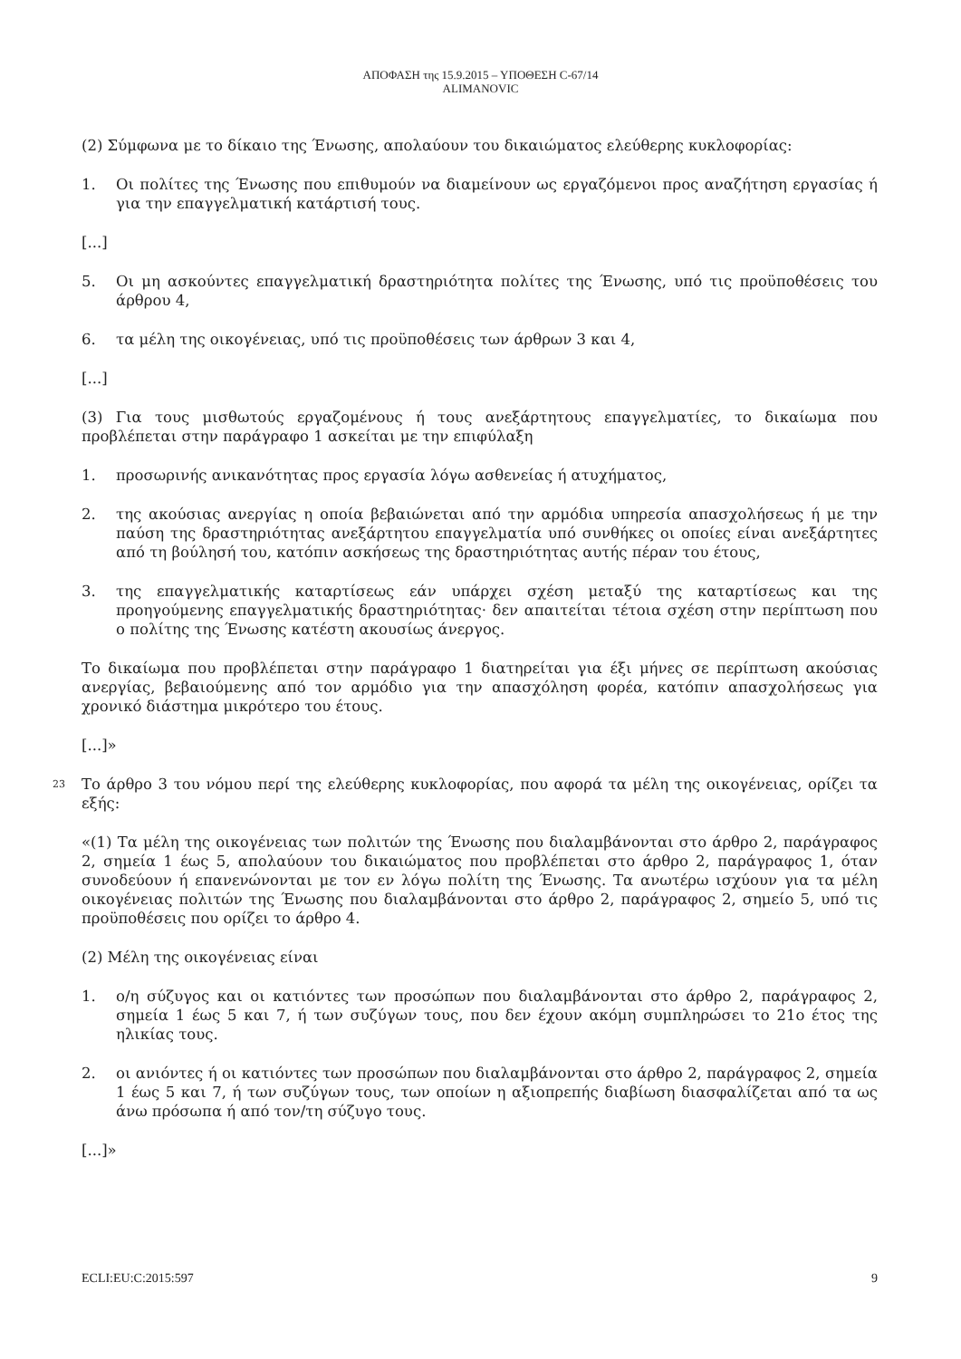ΑΠΟΦΑΣΗ της 15.9.2015 – ΥΠΟΘΕΣΗ C-67/14
ALIMANOVIC
(2) Σύμφωνα με το δίκαιο της Ένωσης, απολαύουν του δικαιώματος ελεύθερης κυκλοφορίας:
1. Οι πολίτες της Ένωσης που επιθυμούν να διαμείνουν ως εργαζόμενοι προς αναζήτηση εργασίας ή για την επαγγελματική κατάρτισή τους.
[...]
5. Οι μη ασκούντες επαγγελματική δραστηριότητα πολίτες της Ένωσης, υπό τις προϋποθέσεις του άρθρου 4,
6. τα μέλη της οικογένειας, υπό τις προϋποθέσεις των άρθρων 3 και 4,
[...]
(3) Για τους μισθωτούς εργαζομένους ή τους ανεξάρτητους επαγγελματίες, το δικαίωμα που προβλέπεται στην παράγραφο 1 ασκείται με την επιφύλαξη
1. προσωρινής ανικανότητας προς εργασία λόγω ασθενείας ή ατυχήματος,
2. της ακούσιας ανεργίας η οποία βεβαιώνεται από την αρμόδια υπηρεσία απασχολήσεως ή με την παύση της δραστηριότητας ανεξάρτητου επαγγελματία υπό συνθήκες οι οποίες είναι ανεξάρτητες από τη βούλησή του, κατόπιν ασκήσεως της δραστηριότητας αυτής πέραν του έτους,
3. της επαγγελματικής καταρτίσεως εάν υπάρχει σχέση μεταξύ της καταρτίσεως και της προηγούμενης επαγγελματικής δραστηριότητας· δεν απαιτείται τέτοια σχέση στην περίπτωση που ο πολίτης της Ένωσης κατέστη ακουσίως άνεργος.
Το δικαίωμα που προβλέπεται στην παράγραφο 1 διατηρείται για έξι μήνες σε περίπτωση ακούσιας ανεργίας, βεβαιούμενης από τον αρμόδιο για την απασχόληση φορέα, κατόπιν απασχολήσεως για χρονικό διάστημα μικρότερο του έτους.
[...]»
23 Το άρθρο 3 του νόμου περί της ελεύθερης κυκλοφορίας, που αφορά τα μέλη της οικογένειας, ορίζει τα εξής:
«(1) Τα μέλη της οικογένειας των πολιτών της Ένωσης που διαλαμβάνονται στο άρθρο 2, παράγραφος 2, σημεία 1 έως 5, απολαύουν του δικαιώματος που προβλέπεται στο άρθρο 2, παράγραφος 1, όταν συνοδεύουν ή επανενώνονται με τον εν λόγω πολίτη της Ένωσης. Τα ανωτέρω ισχύουν για τα μέλη οικογένειας πολιτών της Ένωσης που διαλαμβάνονται στο άρθρο 2, παράγραφος 2, σημείο 5, υπό τις προϋποθέσεις που ορίζει το άρθρο 4.
(2) Μέλη της οικογένειας είναι
1. ο/η σύζυγος και οι κατιόντες των προσώπων που διαλαμβάνονται στο άρθρο 2, παράγραφος 2, σημεία 1 έως 5 και 7, ή των συζύγων τους, που δεν έχουν ακόμη συμπληρώσει το 21ο έτος της ηλικίας τους.
2. οι ανιόντες ή οι κατιόντες των προσώπων που διαλαμβάνονται στο άρθρο 2, παράγραφος 2, σημεία 1 έως 5 και 7, ή των συζύγων τους, των οποίων η αξιοπρεπής διαβίωση διασφαλίζεται από τα ως άνω πρόσωπα ή από τον/τη σύζυγο τους.
[...]»
ECLI:EU:C:2015:597 9